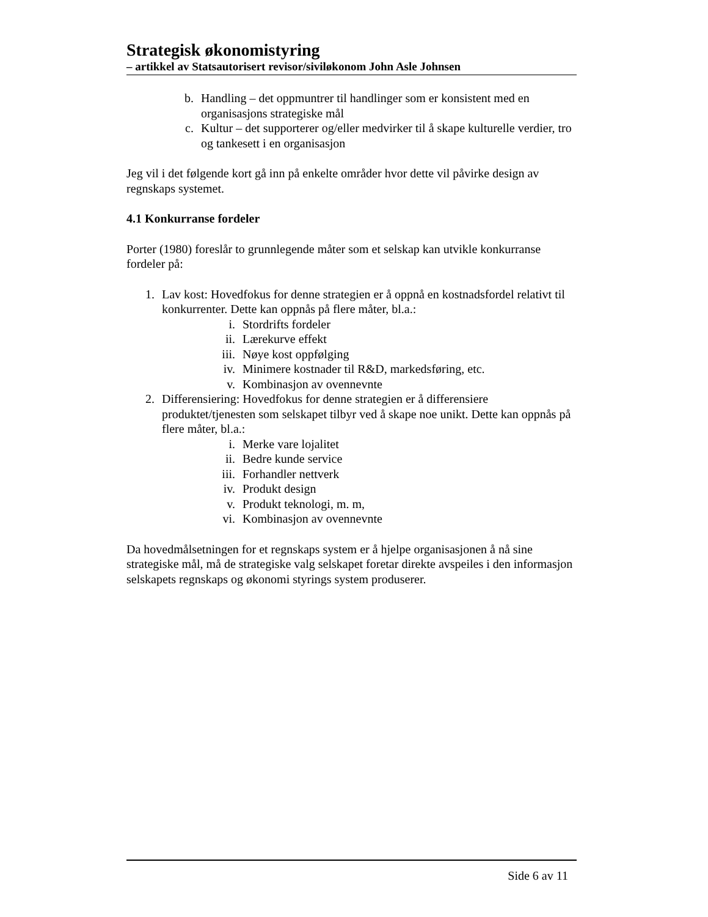Strategisk økonomistyring
– artikkel av Statsautorisert revisor/siviløkonom John Asle Johnsen
b. Handling – det oppmuntrer til handlinger som er konsistent med en organisasjons strategiske mål
c. Kultur – det supporterer og/eller medvirker til å skape kulturelle verdier, tro og tankesett i en organisasjon
Jeg vil i det følgende kort gå inn på enkelte områder hvor dette vil påvirke design av regnskaps systemet.
4.1 Konkurranse fordeler
Porter (1980) foreslår to grunnlegende måter som et selskap kan utvikle konkurranse fordeler på:
1. Lav kost: Hovedfokus for denne strategien er å oppnå en kostnadsfordel relativt til konkurrenter. Dette kan oppnås på flere måter, bl.a.:
i. Stordrifts fordeler
ii. Lærekurve effekt
iii. Nøye kost oppfølging
iv. Minimere kostnader til R&D, markedsføring, etc.
v. Kombinasjon av ovennevnte
2. Differensiering: Hovedfokus for denne strategien er å differensiere produktet/tjenesten som selskapet tilbyr ved å skape noe unikt. Dette kan oppnås på flere måter, bl.a.:
i. Merke vare lojalitet
ii. Bedre kunde service
iii. Forhandler nettverk
iv. Produkt design
v. Produkt teknologi, m. m,
vi. Kombinasjon av ovennevnte
Da hovedmålsetningen for et regnskaps system er å hjelpe organisasjonen å nå sine strategiske mål, må de strategiske valg selskapet foretar direkte avspeiles i den informasjon selskapets regnskaps og økonomi styrings system produserer.
Side 6 av 11